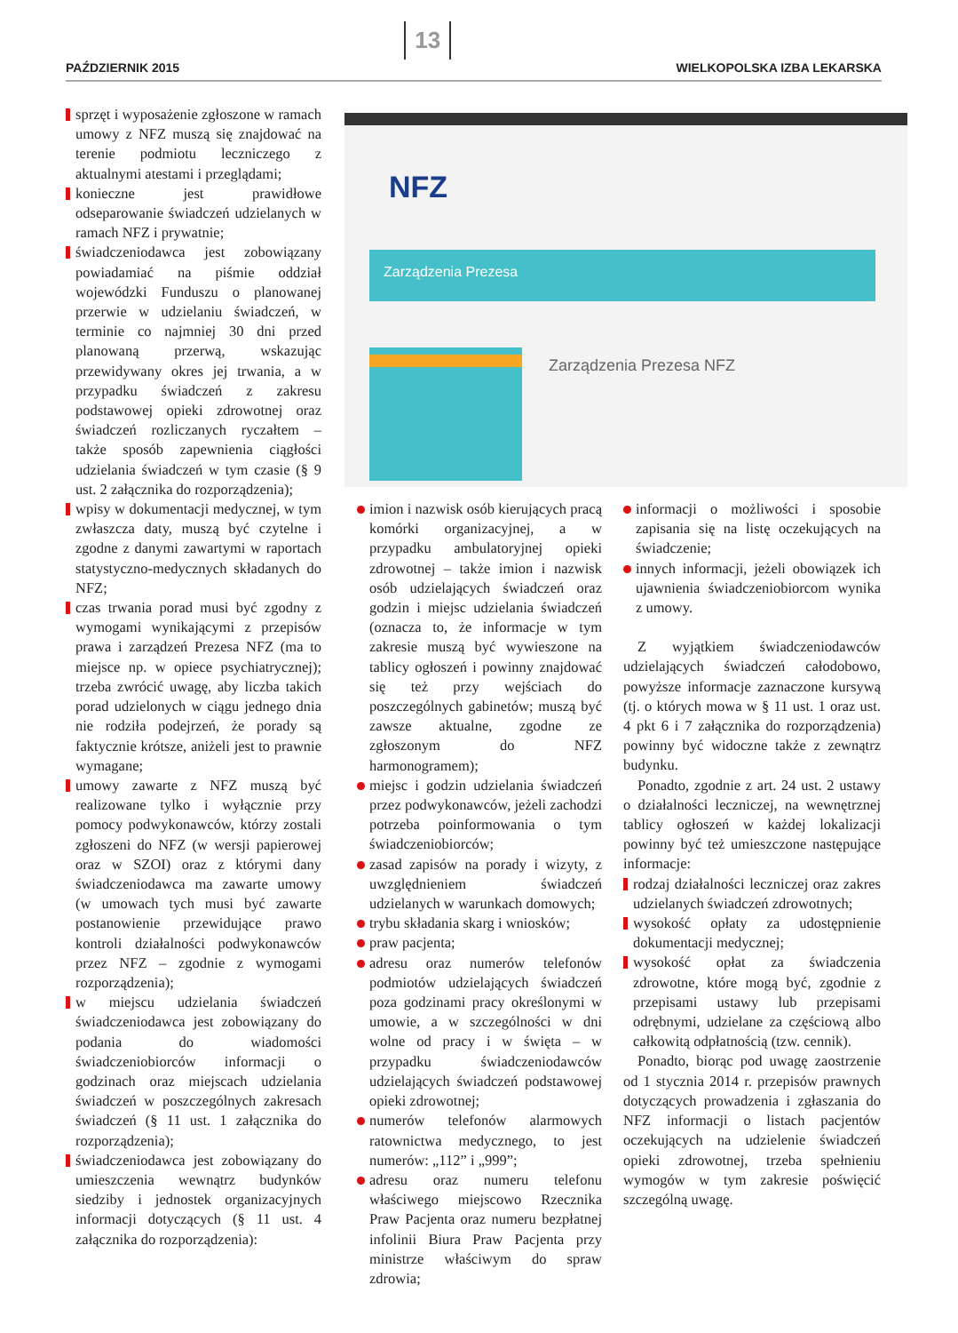PAŹDZIERNIK 2015 13 WIELKOPOLSKA IZBA LEKARSKA
NFZ
Zarządzenia Prezesa
Zarządzenia Prezesa NFZ
sprzęt i wyposażenie zgłoszone w ramach umowy z NFZ muszą się znajdować na terenie podmiotu leczniczego z aktualnymi atestami i przeglądami;
konieczne jest prawidłowe odseparowanie świadczeń udzielanych w ramach NFZ i prywatnie;
świadczeniodawca jest zobowiązany powiadamiać na piśmie oddział wojewódzki Funduszu o planowanej przerwie w udzielaniu świadczeń, w terminie co najmniej 30 dni przed planowaną przerwą, wskazując przewidywany okres jej trwania, a w przypadku świadczeń z zakresu podstawowej opieki zdrowotnej oraz świadczeń rozliczanych ryczałtem – także sposób zapewnienia ciągłości udzielania świadczeń w tym czasie (§ 9 ust. 2 załącznika do rozporządzenia);
wpisy w dokumentacji medycznej, w tym zwłaszcza daty, muszą być czytelne i zgodne z danymi zawartymi w raportach statystyczno-medycznych składanych do NFZ;
czas trwania porad musi być zgodny z wymogami wynikającymi z przepisów prawa i zarządzeń Prezesa NFZ (ma to miejsce np. w opiece psychiatrycznej); trzeba zwrócić uwagę, aby liczba takich porad udzielonych w ciągu jednego dnia nie rodziła podejrzeń, że porady są faktycznie krótsze, anіżeli jest to prawnie wymagane;
umowy zawarte z NFZ muszą być realizowane tylko i wyłącznie przy pomocy podwykonawców, którzy zostali zgłoszeni do NFZ (w wersji papierowej oraz w SZOI) oraz z którymi dany świadczeniodawca ma zawarte umowy (w umowach tych musi być zawarte postanowienie przewidujące prawo kontroli działalności podwykonawców przez NFZ – zgodnie z wymogami rozporządzenia);
w miejscu udzielania świadczeń świadczeniodawca jest zobowiązany do podania do wiadomości świadczeniobiorców informacji o godzinach oraz miejscach udzielania świadczeń w poszczególnych zakresach świadczeń (§ 11 ust. 1 załącznika do rozporządzenia);
świadczeniodawca jest zobowiązany do umieszczenia wewnątrz budynków siedziby i jednostek organizacyjnych informacji dotyczących (§ 11 ust. 4 załącznika do rozporządzenia):
imion i nazwisk osób kierujących pracą komórki organizacyjnej, a w przypadku ambulatoryjnej opieki zdrowotnej – także imion i nazwisk osób udzielających świadczeń oraz godzin i miejsc udzielania świadczeń (oznacza to, że informacje w tym zakresie muszą być wywieszone na tablicy ogłoszeń i powinny znajdować się też przy wejściach do poszczególnych gabinetów; muszą być zawsze aktualne, zgodne ze zgłoszonym do NFZ harmonogramem);
miejsc i godzin udzielania świadczeń przez podwykonawców, jeżeli zachodzi potrzeba poinformowania o tym świadczeniobiorców;
zasad zapisów na porady i wizyty, z uwzględnieniem świadczeń udzielanych w warunkach domowych;
trybu składania skarg i wniosków;
praw pacjenta;
adresu oraz numerów telefonów podmiotów udzielających świadczeń poza godzinami pracy określonymi w umowie, a w szczególności w dni wolne od pracy i w święta – w przypadku świadczeniodawców udzielających świadczeń podstawowej opieki zdrowotnej;
numerów telefonów alarmowych ratownictwa medycznego, to jest numerów: „112” i „999”;
adresu oraz numeru telefonu właściwego miejscowo Rzecznika Praw Pacjenta oraz numeru bezpłatnej infolinii Biura Praw Pacjenta przy ministrze właściwym do spraw zdrowia;
informacji o możliwości i sposobie zapisania się na listę oczekujących na świadczenie;
innych informacji, jeżeli obowiązek ich ujawnienia świadczeniobiorcom wynika z umowy.
Z wyjątkiem świadczeniodawców udzielających świadczeń całodobowo, powyższe informacje zaznaczone kursywą (tj. o których mowa w § 11 ust. 1 oraz ust. 4 pkt 6 i 7 załącznika do rozporządzenia) powinny być widoczne także z zewnątrz budynku.
Ponadto, zgodnie z art. 24 ust. 2 ustawy o działalności leczniczej, na wewnętrznej tablicy ogłoszeń w każdej lokalizacji powinny być też umieszczone następujące informacje:
rodzaj działalności leczniczej oraz zakres udzielanych świadczeń zdrowotnych;
wysokość opłaty za udostępnienie dokumentacji medycznej;
wysokość opłat za świadczenia zdrowotne, które mogą być, zgodnie z przepisami ustawy lub przepisami odrębnymi, udzielane za częściową albo całkowitą odpłatnością (tzw. cennik).
Ponadto, biorąc pod uwagę zaostrzenie od 1 stycznia 2014 r. przepisów prawnych dotyczących prowadzenia i zgłaszania do NFZ informacji o listach pacjentów oczekujących na udzielenie świadczeń opieki zdrowotnej, trzeba spełnieniu wymogów w tym zakresie poświęcić szczególną uwagę.